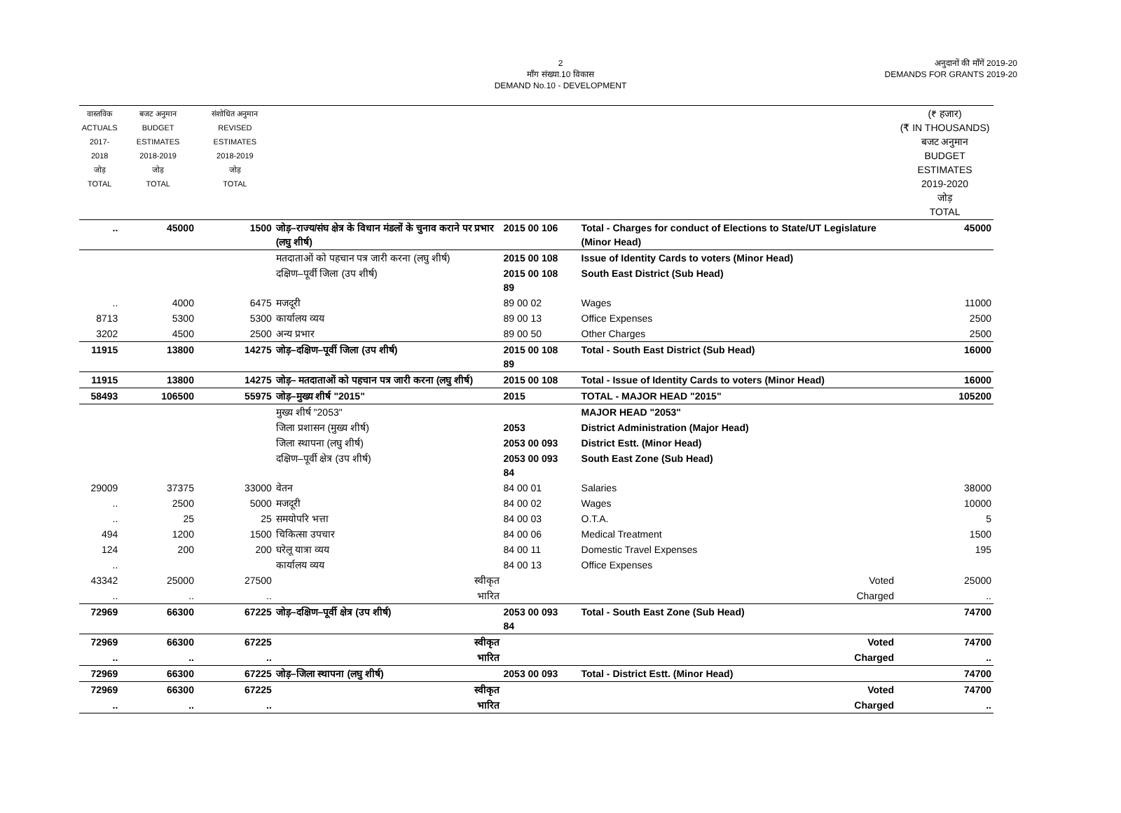2
माँग संख्या.10 विकास
DEMAND No.10 - DEVELOPMENT
अनुदानों की माँगें 2019-20
DEMANDS FOR GRANTS 2019-20
| वास्तविक ACTUALS 2017-2018 जोड़ TOTAL | बजट अनुमान BUDGET ESTIMATES 2018-2019 जोड़ TOTAL | संशोधित अनुमान REVISED ESTIMATES 2018-2019 जोड़ TOTAL | | | | | | | (₹ हजार) (₹ IN THOUSANDS) बजट अनुमान BUDGET ESTIMATES 2019-2020 जोड़ TOTAL |
| --- | --- | --- | --- | --- | --- | --- | --- | --- | --- |
| .. | 45000 | 1500 | जोड़–राज्य/संघ क्षेत्र के विधान मंडलों के चुनाव कराने पर प्रभार (लघु शीर्ष) | 2015 00 106 | | | | Total - Charges for conduct of Elections to State/UT Legislature (Minor Head) | 45000 |
| | | | मतदाताओं को पहचान पत्र जारी करना (लघु शीर्ष) | 2015 00 108 | | | | Issue of Identity Cards to voters (Minor Head) | |
| | | | दक्षिण–पूर्वी जिला (उप शीर्ष) | 2015 00 108 89 | | | | South East District (Sub Head) | |
| .. | 4000 | 6475 | मजदूरी | 89 00 02 | | | | Wages | 11000 |
| 8713 | 5300 | 5300 | कार्यालय व्यय | 89 00 13 | | | | Office Expenses | 2500 |
| 3202 | 4500 | 2500 | अन्य प्रभार | 89 00 50 | | | | Other Charges | 2500 |
| 11915 | 13800 | 14275 | जोड़–दक्षिण–पूर्वी जिला (उप शीर्ष) | 2015 00 108 89 | | | | Total - South East District (Sub Head) | 16000 |
| 11915 | 13800 | 14275 | जोड़– मतदाताओं को पहचान पत्र जारी करना (लघु शीर्ष) | 2015 00 108 | | | | Total - Issue of Identity Cards to voters (Minor Head) | 16000 |
| 58493 | 106500 | 55975 | जोड़–मुख्य शीर्ष "2015" | 2015 | | | | TOTAL - MAJOR HEAD "2015" | 105200 |
| | | | मुख्य शीर्ष "2053" | | | | | MAJOR HEAD "2053" | |
| | | | जिला प्रशासन (मुख्य शीर्ष) | 2053 | | | | District Administration (Major Head) | |
| | | | जिला स्थापना (लघु शीर्ष) | 2053 00 093 | | | | District Estt. (Minor Head) | |
| | | | दक्षिण–पूर्वी क्षेत्र (उप शीर्ष) | 2053 00 093 84 | | | | South East Zone (Sub Head) | |
| 29009 | 37375 | 33000 | वेतन | 84 00 01 | | | | Salaries | 38000 |
| .. | 2500 | 5000 | मजदूरी | 84 00 02 | | | | Wages | 10000 |
| .. | 25 | 25 | समयोपरि भत्ता | 84 00 03 | | | | O.T.A. | 5 |
| 494 | 1200 | 1500 | चिकित्सा उपचार | 84 00 06 | | | | Medical Treatment | 1500 |
| 124 | 200 | 200 | घरेलू यात्रा व्यय | 84 00 11 | | | | Domestic Travel Expenses | 195 |
| .. | | | कार्यालय व्यय | 84 00 13 | | | | Office Expenses | |
| 43342 | 25000 | 27500 | स्वीकृत | | | | | Voted | 25000 |
| .. | .. | .. | भारित | | | | | Charged | .. |
| 72969 | 66300 | 67225 | जोड़–दक्षिण–पूर्वी क्षेत्र (उप शीर्ष) | 2053 00 093 84 | | | | Total - South East Zone (Sub Head) | 74700 |
| 72969 | 66300 | 67225 | स्वीकृत | | | | | Voted | 74700 |
| .. | .. | .. | भारित | | | | | Charged | .. |
| 72969 | 66300 | 67225 | जोड़–जिला स्थापना (लघु शीर्ष) | 2053 00 093 | | | | Total - District Estt. (Minor Head) | 74700 |
| 72969 | 66300 | 67225 | स्वीकृत | | | | | Voted | 74700 |
| .. | .. | .. | भारित | | | | | Charged | .. |